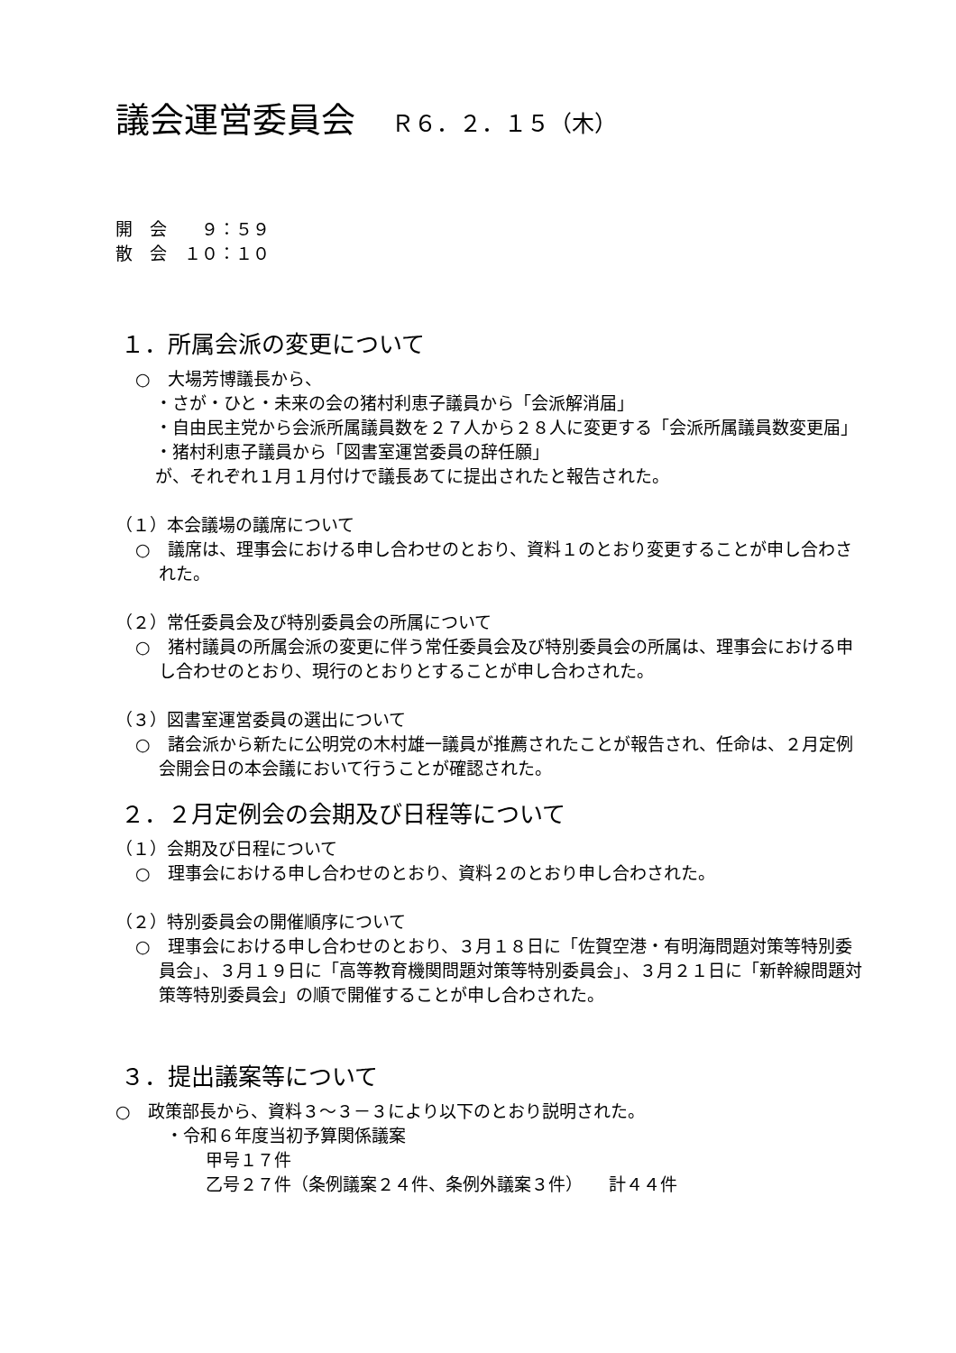議会運営委員会 Ｒ６．２．１５（木）
開　会　　９：５９
散　会　１０：１０
１．所属会派の変更について
○　大場芳博議長から、
・さが・ひと・未来の会の猪村利恵子議員から「会派解消届」
・自由民主党から会派所属議員数を２７人から２８人に変更する「会派所属議員数変更届」
・猪村利恵子議員から「図書室運営委員の辞任願」
が、それぞれ１月１月付けで議長あてに提出されたと報告された。
（１）本会議場の議席について
○　議席は、理事会における申し合わせのとおり、資料１のとおり変更することが申し合わされた。
（２）常任委員会及び特別委員会の所属について
○　猪村議員の所属会派の変更に伴う常任委員会及び特別委員会の所属は、理事会における申し合わせのとおり、現行のとおりとすることが申し合わされた。
（３）図書室運営委員の選出について
○　諸会派から新たに公明党の木村雄一議員が推薦されたことが報告され、任命は、２月定例会開会日の本会議において行うことが確認された。
２．２月定例会の会期及び日程等について
（１）会期及び日程について
○　理事会における申し合わせのとおり、資料２のとおり申し合わされた。
（２）特別委員会の開催順序について
○　理事会における申し合わせのとおり、３月１８日に「佐賀空港・有明海問題対策等特別委員会」、３月１９日に「高等教育機関問題対策等特別委員会」、３月２１日に「新幹線問題対策等特別委員会」の順で開催することが申し合わされた。
３．提出議案等について
○　政策部長から、資料３～３－３により以下のとおり説明された。
・令和６年度当初予算関係議案
甲号１７件
乙号２７件（条例議案２４件、条例外議案３件）　　計４４件